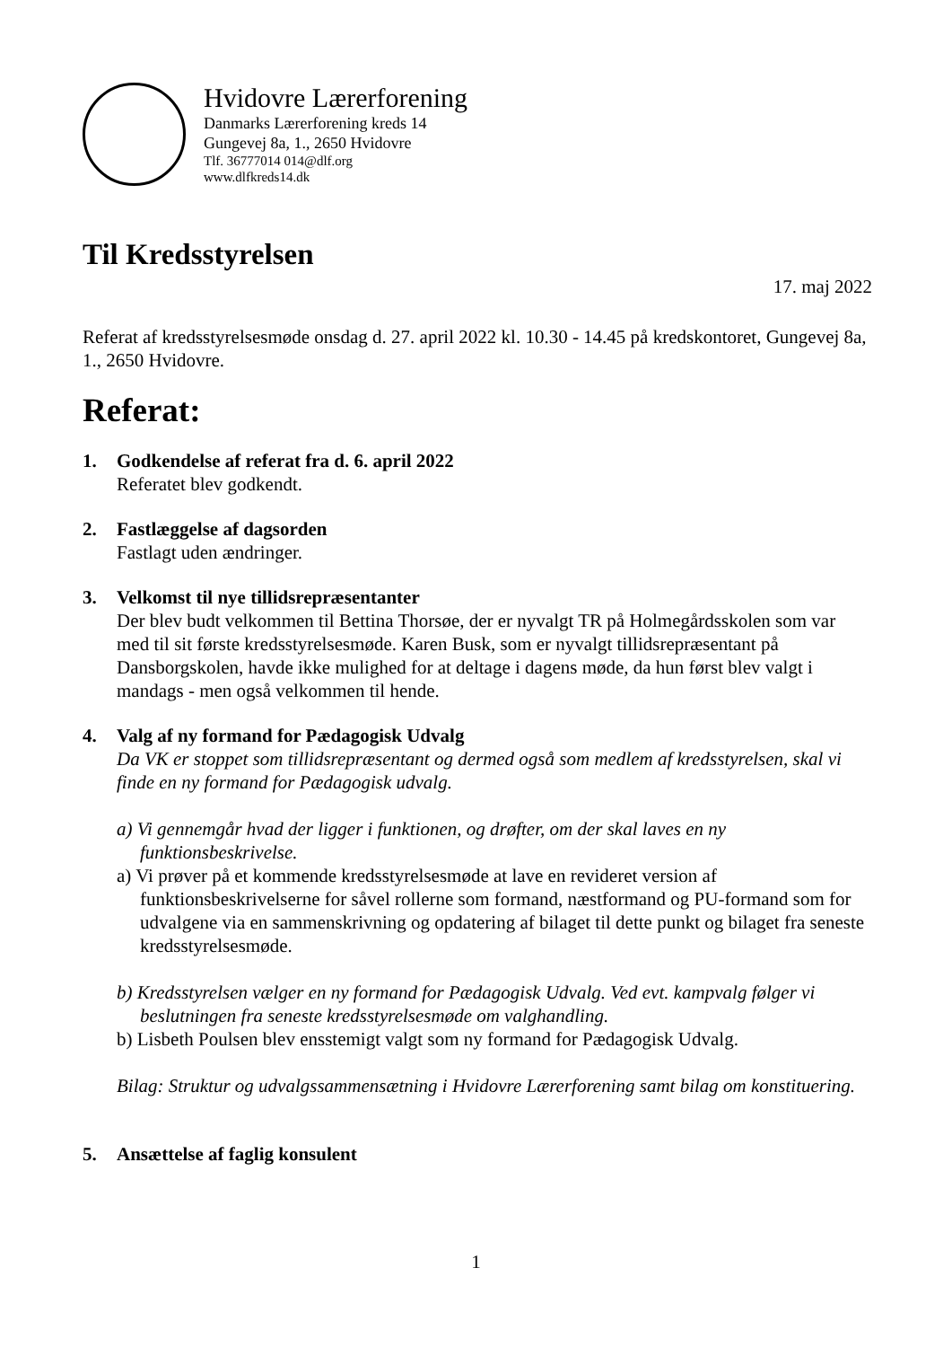Hvidovre Lærerforening
Danmarks Lærerforening kreds 14
Gungevej 8a, 1., 2650 Hvidovre
Tlf. 36777014 014@dlf.org
www.dlfkreds14.dk
Til Kredsstyrelsen
17. maj 2022
Referat af kredsstyrelsesmøde onsdag d. 27. april 2022 kl. 10.30 - 14.45 på kredskontoret, Gungevej 8a, 1., 2650 Hvidovre.
Referat:
1. Godkendelse af referat fra d. 6. april 2022
Referatet blev godkendt.
2. Fastlæggelse af dagsorden
Fastlagt uden ændringer.
3. Velkomst til nye tillidsrepræsentanter
Der blev budt velkommen til Bettina Thorsøe, der er nyvalgt TR på Holmegårdsskolen som var med til sit første kredsstyrelsesmøde. Karen Busk, som er nyvalgt tillidsrepræsentant på Dansborgskolen, havde ikke mulighed for at deltage i dagens møde, da hun først blev valgt i mandags - men også velkommen til hende.
4. Valg af ny formand for Pædagogisk Udvalg
Da VK er stoppet som tillidsrepræsentant og dermed også som medlem af kredsstyrelsen, skal vi finde en ny formand for Pædagogisk udvalg.
a) Vi gennemgår hvad der ligger i funktionen, og drøfter, om der skal laves en ny funktionsbeskrivelse.
a) Vi prøver på et kommende kredsstyrelsesmøde at lave en revideret version af funktionsbeskrivelserne for såvel rollerne som formand, næstformand og PU-formand som for udvalgene via en sammenskrivning og opdatering af bilaget til dette punkt og bilaget fra seneste kredsstyrelsesmøde.
b) Kredsstyrelsen vælger en ny formand for Pædagogisk Udvalg. Ved evt. kampvalg følger vi beslutningen fra seneste kredsstyrelsesmøde om valghandling.
b) Lisbeth Poulsen blev ensstemigt valgt som ny formand for Pædagogisk Udvalg.
Bilag: Struktur og udvalgssammensætning i Hvidovre Lærerforening samt bilag om konstituering.
5. Ansættelse af faglig konsulent
1